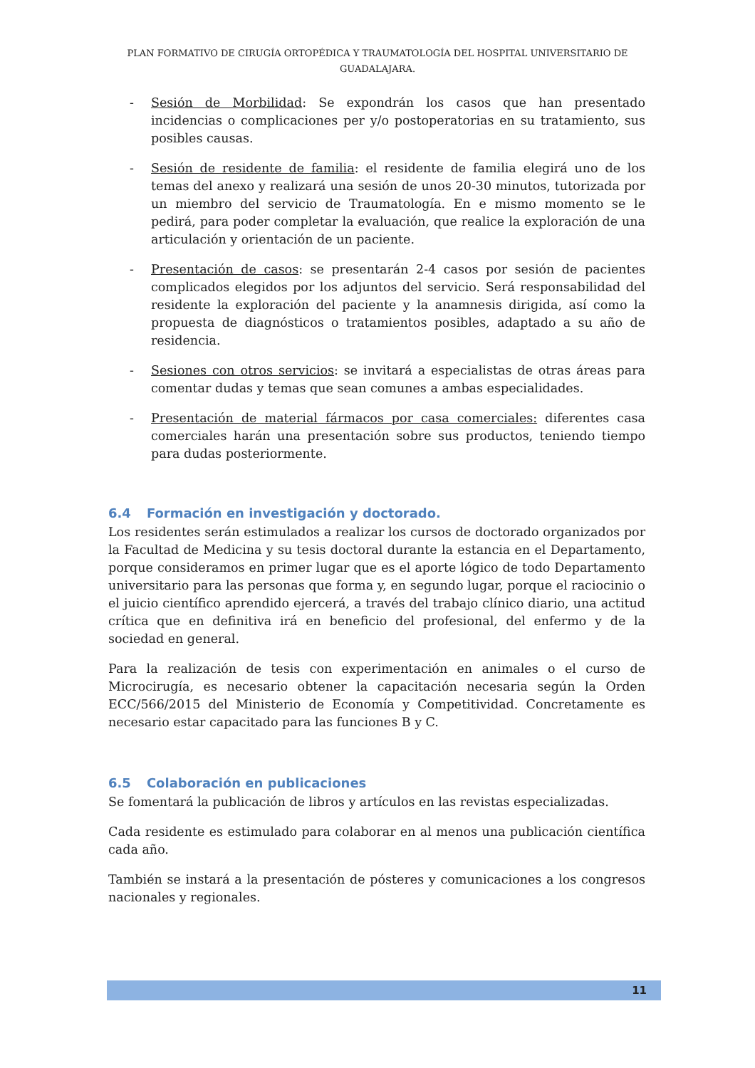PLAN FORMATIVO DE CIRUGÍA ORTOPÉDICA Y TRAUMATOLOGÍA DEL HOSPITAL UNIVERSITARIO DE GUADALAJARA.
- Sesión de Morbilidad: Se expondrán los casos que han presentado incidencias o complicaciones per y/o postoperatorias en su tratamiento, sus posibles causas.
- Sesión de residente de familia: el residente de familia elegirá uno de los temas del anexo y realizará una sesión de unos 20-30 minutos, tutorizada por un miembro del servicio de Traumatología. En e mismo momento se le pedirá, para poder completar la evaluación, que realice la exploración de una articulación y orientación de un paciente.
- Presentación de casos: se presentarán 2-4 casos por sesión de pacientes complicados elegidos por los adjuntos del servicio. Será responsabilidad del residente la exploración del paciente y la anamnesis dirigida, así como la propuesta de diagnósticos o tratamientos posibles, adaptado a su año de residencia.
- Sesiones con otros servicios: se invitará a especialistas de otras áreas para comentar dudas y temas que sean comunes a ambas especialidades.
- Presentación de material fármacos por casa comerciales: diferentes casa comerciales harán una presentación sobre sus productos, teniendo tiempo para dudas posteriormente.
6.4 Formación en investigación y doctorado.
Los residentes serán estimulados a realizar los cursos de doctorado organizados por la Facultad de Medicina y su tesis doctoral durante la estancia en el Departamento, porque consideramos en primer lugar que es el aporte lógico de todo Departamento universitario para las personas que forma y, en segundo lugar, porque el raciocinio o el juicio científico aprendido ejercerá, a través del trabajo clínico diario, una actitud crítica que en definitiva irá en beneficio del profesional, del enfermo y de la sociedad en general.
Para la realización de tesis con experimentación en animales o el curso de Microcirugía, es necesario obtener la capacitación necesaria según la Orden ECC/566/2015 del Ministerio de Economía y Competitividad. Concretamente es necesario estar capacitado para las funciones B y C.
6.5 Colaboración en publicaciones
Se fomentará la publicación de libros y artículos en las revistas especializadas.
Cada residente es estimulado para colaborar en al menos una publicación científica cada año.
También se instará a la presentación de pósteres y comunicaciones a los congresos nacionales y regionales.
11